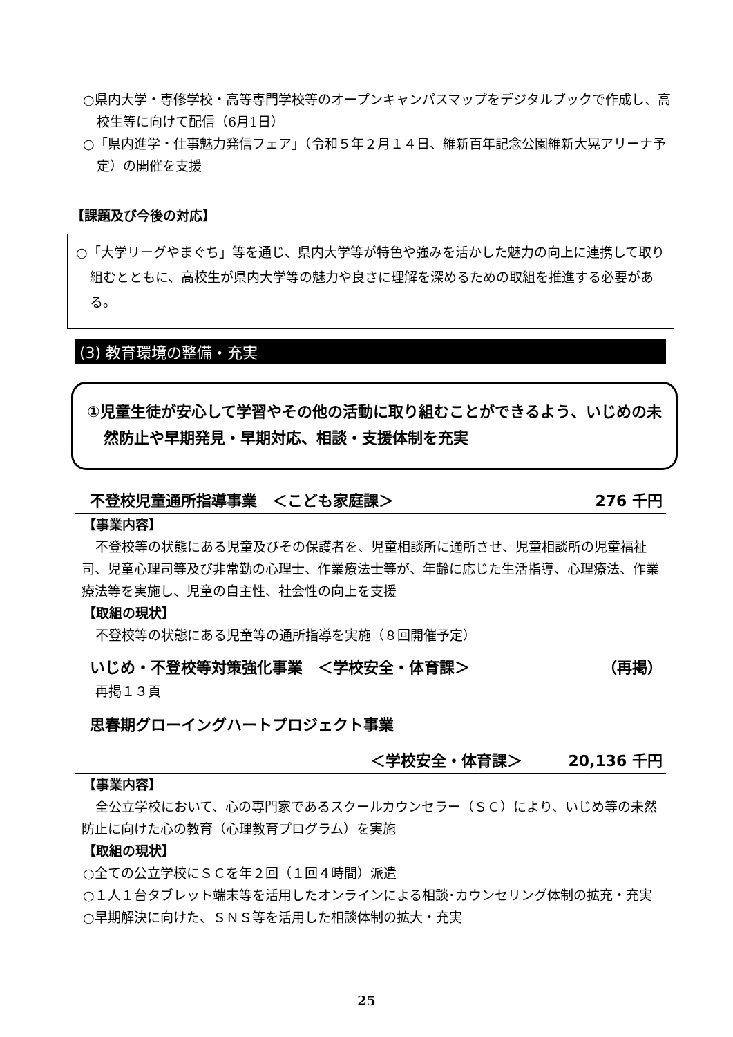○県内大学・専修学校・高等専門学校等のオープンキャンパスマップをデジタルブックで作成し、高校生等に向けて配信（6月1日）
○「県内進学・仕事魅力発信フェア」（令和５年２月１４日、維新百年記念公園維新大晃アリーナ予定）の開催を支援
【課題及び今後の対応】
○「大学リーグやまぐち」等を通じ、県内大学等が特色や強みを活かした魅力の向上に連携して取り組むとともに、高校生が県内大学等の魅力や良さに理解を深めるための取組を推進する必要がある。
(3) 教育環境の整備・充実
①児童生徒が安心して学習やその他の活動に取り組むことができるよう、いじめの未然防止や早期発見・早期対応、相談・支援体制を充実
不登校児童通所指導事業　＜こども家庭課＞ 276 千円
【事業内容】
不登校等の状態にある児童及びその保護者を、児童相談所に通所させ、児童相談所の児童福祉司、児童心理司等及び非常勤の心理士、作業療法士等が、年齢に応じた生活指導、心理療法、作業療法等を実施し、児童の自主性、社会性の向上を支援
【取組の現状】
不登校等の状態にある児童等の通所指導を実施（８回開催予定）
いじめ・不登校等対策強化事業　＜学校安全・体育課＞ （再掲）
再掲１３頁
思春期グローイングハートプロジェクト事業
＜学校安全・体育課＞　　　20,136 千円
【事業内容】
全公立学校において、心の専門家であるスクールカウンセラー（ＳＣ）により、いじめ等の未然防止に向けた心の教育（心理教育プログラム）を実施
【取組の現状】
○全ての公立学校にＳＣを年２回（１回４時間）派遣
○１人１台タブレット端末等を活用したオンラインによる相談･カウンセリング体制の拡充・充実
○早期解決に向けた、ＳＮＳ等を活用した相談体制の拡大・充実
25